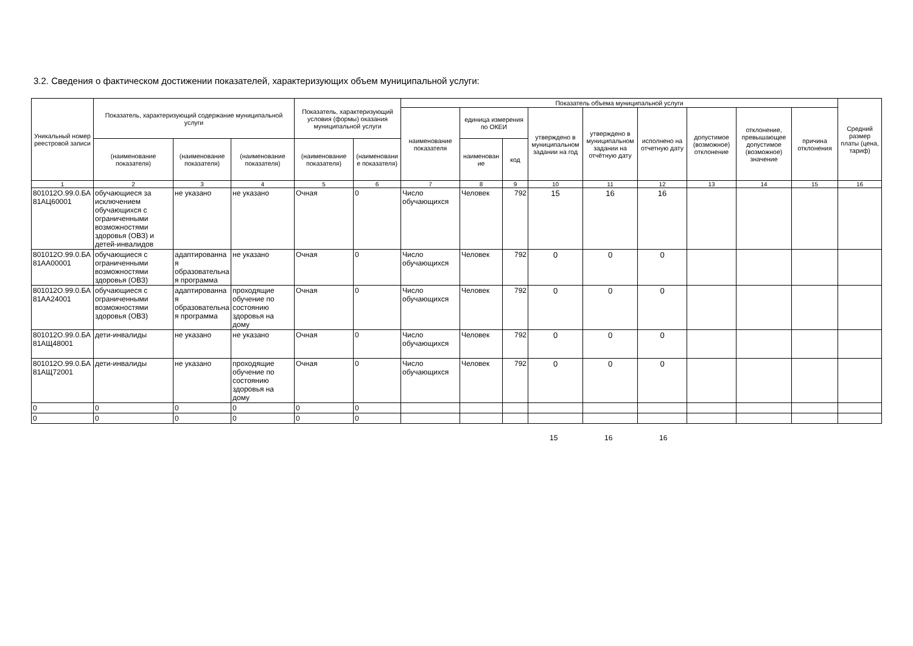3.2. Сведения о фактическом достижении показателей, характеризующих объем муниципальной услуги:
| Уникальный номер реестровой записи | Показатель, характеризующий содержание муниципальной услуги | | | Показатель, характеризующий условия (формы) оказания муниципальной услуги | | Показатель объема муниципальной услуги | | | | | | | | | Средний размер платы (цена, тариф) |
| --- | --- | --- | --- | --- | --- | --- | --- | --- | --- | --- | --- | --- | --- | --- | --- |
| | | | | | | наименование показателя | единица измерения по ОКЕИ | | утверждено в муниципальном задании на год | утверждено в муниципальном задании на отчётную дату | исполнено на отчетную дату | допустимое (возможное) отклонение | отклонение, превышающее допустимое (возможное) значение | причина отклонения | |
| | (наименование показателя) | (наименование показателя) | (наименование показателя) | (наименование показателя) | (наименование показателя) | | наименование | код | | | | | | | |
| 1 | 2 | 3 | 4 | 5 | 6 | 7 | 8 | 9 | 10 | 11 | 12 | 13 | 14 | 15 | 16 |
| 801012О.99.0.БА81АЦ60001 | обучающиеся за исключением обучающихся с ограниченными возможностями здоровья (ОВЗ) и детей-инвалидов | не указано | не указано | Очная | 0 | Число обучающихся | Человек | 792 | 15 | 16 | 16 | | | | |
| 801012О.99.0.БА81АА00001 | обучающиеся с ограниченными возможностями здоровья (ОВЗ) | адаптированная образовательная программа | не указано | Очная | 0 | Число обучающихся | Человек | 792 | 0 | 0 | 0 | | | | |
| 801012О.99.0.БА81АА24001 | обучающиеся с ограниченными возможностями здоровья (ОВЗ) | адаптированная образовательная программа | проходящие обучение по состоянию здоровья на дому | Очная | 0 | Число обучающихся | Человек | 792 | 0 | 0 | 0 | | | | |
| 801012О.99.0.БА81АЩ48001 | дети-инвалиды | не указано | не указано | Очная | 0 | Число обучающихся | Человек | 792 | 0 | 0 | 0 | | | | |
| 801012О.99.0.БА81АЩ72001 | дети-инвалиды | не указано | проходящие обучение по состоянию здоровья на дому | Очная | 0 | Число обучающихся | Человек | 792 | 0 | 0 | 0 | | | | |
| 0 | 0 | 0 | 0 | 0 | 0 | | | | | | | | | | |
| 0 | 0 | 0 | 0 | 0 | 0 | | | | | | | | | | |
15 16 16